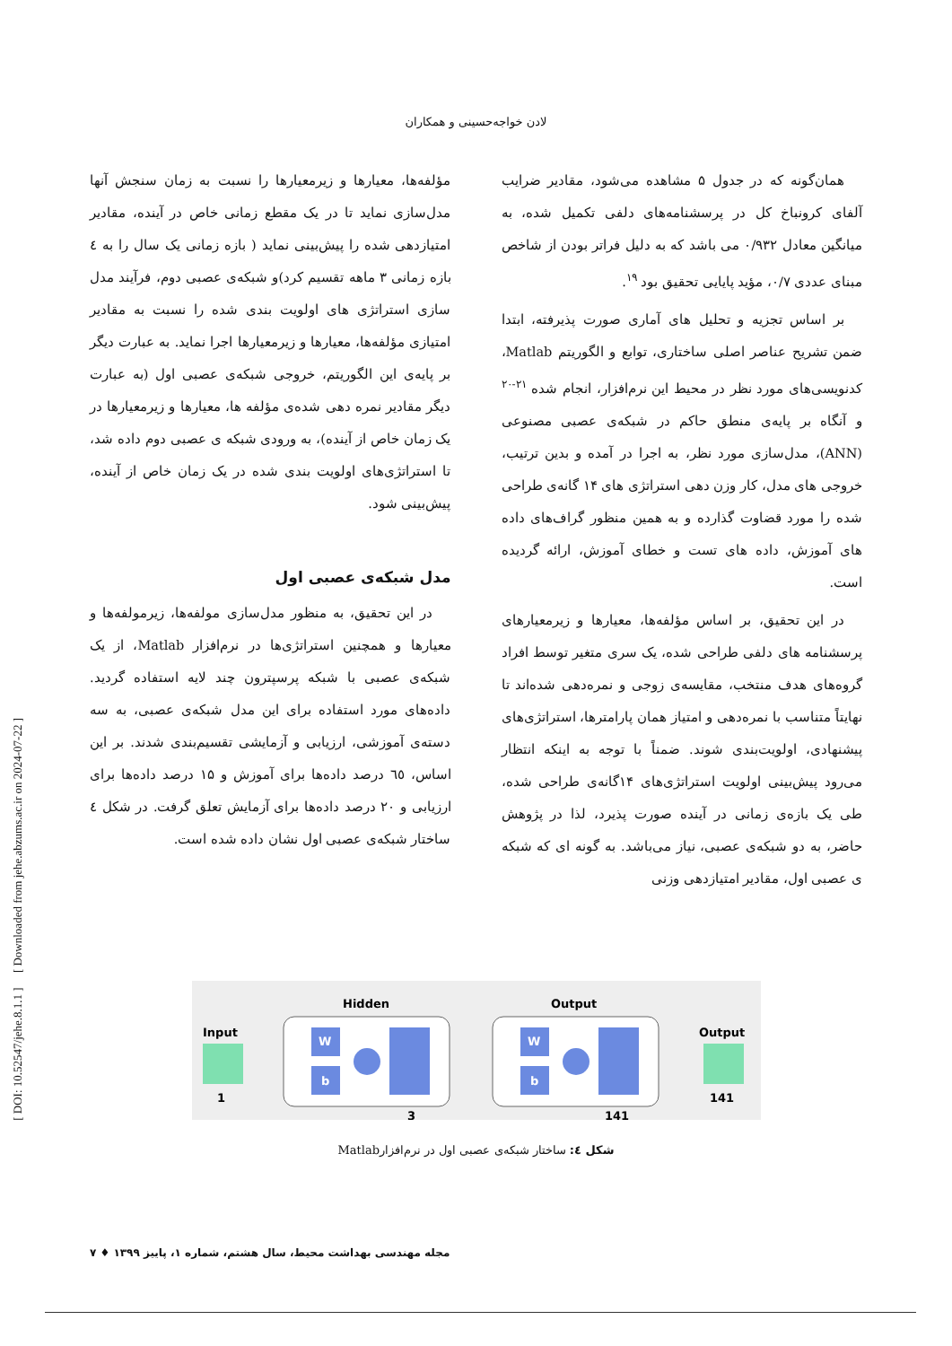لادن خواجه‌حسینی و همکاران
همان‌گونه که در جدول ۵ مشاهده می‌شود، مقادیر ضرایب آلفای کرونباخ کل در پرسشنامه‌های دلفی تکمیل شده، به میانگین معادل ۰/۹۳۲ می باشد که به دلیل فراتر بودن از شاخص مبنای عددی ۰/۷، مؤید پایایی تحقیق بود <sup>۱۹</sup>.
بر اساس تجزیه و تحلیل های آماری صورت پذیرفته، ابتدا ضمن تشریح عناصر اصلی ساختاری، توابع و الگوریتم Matlab، کدنویسی‌های مورد نظر در محیط این نرم‌افزار، انجام شده <sup>۲۱-۲۰</sup> و آنگاه بر پایه‌ی منطق حاکم در شبکه‌ی عصبی مصنوعی (ANN)، مدل‌سازی مورد نظر، به اجرا در آمده و بدین ترتیب، خروجی های مدل، کار وزن دهی استراتژی های ۱۴ گانه‌ی طراحی شده را مورد قضاوت گذارده و به همین منظور گراف‌های داده های آموزش، داده های تست و خطای آموزش، ارائه گردیده است.
در این تحقیق، بر اساس مؤلفه‌ها، معیارها و زیرمعیارهای پرسشنامه های دلفی طراحی شده، یک سری متغیر توسط افراد گروه‌های هدف منتخب، مقایسه‌ی زوجی و نمره‌دهی شده‌اند تا نهایتاً متناسب با نمره‌دهی و امتیاز همان پارامترها، استراتژی‌های پیشنهادی، اولویت‌بندی شوند. ضمناً با توجه به اینکه انتظار می‌رود پیش‌بینی اولویت استراتژی‌های ۱۴گانه‌ی طراحی شده، طی یک بازه‌ی زمانی در آینده صورت پذیرد، لذا در پژوهش حاضر، به دو شبکه‌ی عصبی، نیاز می‌باشد. به گونه ای که شبکه ی عصبی اول، مقادیر امتیازدهی وزنی
مؤلفه‌ها، معیارها و زیرمعیارها را نسبت به زمان سنجش آنها مدل‌سازی نماید تا در یک مقطع زمانی خاص در آینده، مقادیر امتیازدهی شده را پیش‌بینی نماید ( بازه زمانی یک سال را به ٤ بازه زمانی ۳ ماهه تقسیم کرد)و شبکه‌ی عصبی دوم، فرآیند مدل سازی استراتژی های اولویت بندی شده را نسبت به مقادیر امتیازی مؤلفه‌ها، معیارها و زیرمعیارها اجرا نماید. به عبارت دیگر بر پایه‌ی این الگوریتم، خروجی شبکه‌ی عصبی اول (به عبارت دیگر مقادیر نمره دهی شده‌ی مؤلفه ها، معیارها و زیرمعیارها در یک زمان خاص از آینده)، به ورودی شبکه ی عصبی دوم داده شد، تا استراتژی‌های اولویت بندی شده در یک زمان خاص از آینده، پیش‌بینی شود.
مدل شبکه‌ی عصبی اول
در این تحقیق، به منظور مدل‌سازی مولفه‌ها، زیرمولفه‌ها و معیارها و همچنین استراتژی‌ها در نرم‌افزار Matlab، از یک شبکه‌ی عصبی با شبکه پرسپترون چند لایه استفاده گردید. داده‌های مورد استفاده برای این مدل شبکه‌ی عصبی، به سه دسته‌ی آموزشی، ارزیابی و آزمایشی تقسیم‌بندی شدند. بر این اساس، ٦٥ درصد داده‌ها برای آموزش و ۱۵ درصد داده‌ها برای ارزیابی و ۲۰ درصد داده‌ها برای آزمایش تعلق گرفت. در شکل ٤ ساختار شبکه‌ی عصبی اول نشان داده شده است.
Input
1
Hidden
W
b
3
Output
W
b
141
Output
141
شکل ٤: ساختار شبکه‌ی عصبی اول در نرم‌افزارMatlab
مجله مهندسی بهداشت محیط، سال هشتم، شماره ۱، پاییز ۱۳۹۹ ♦ ۷
[ DOI: 10.52547/jehe.8.1.1 ] [ Downloaded from jehe.abzums.ac.ir on 2024-07-22 ]